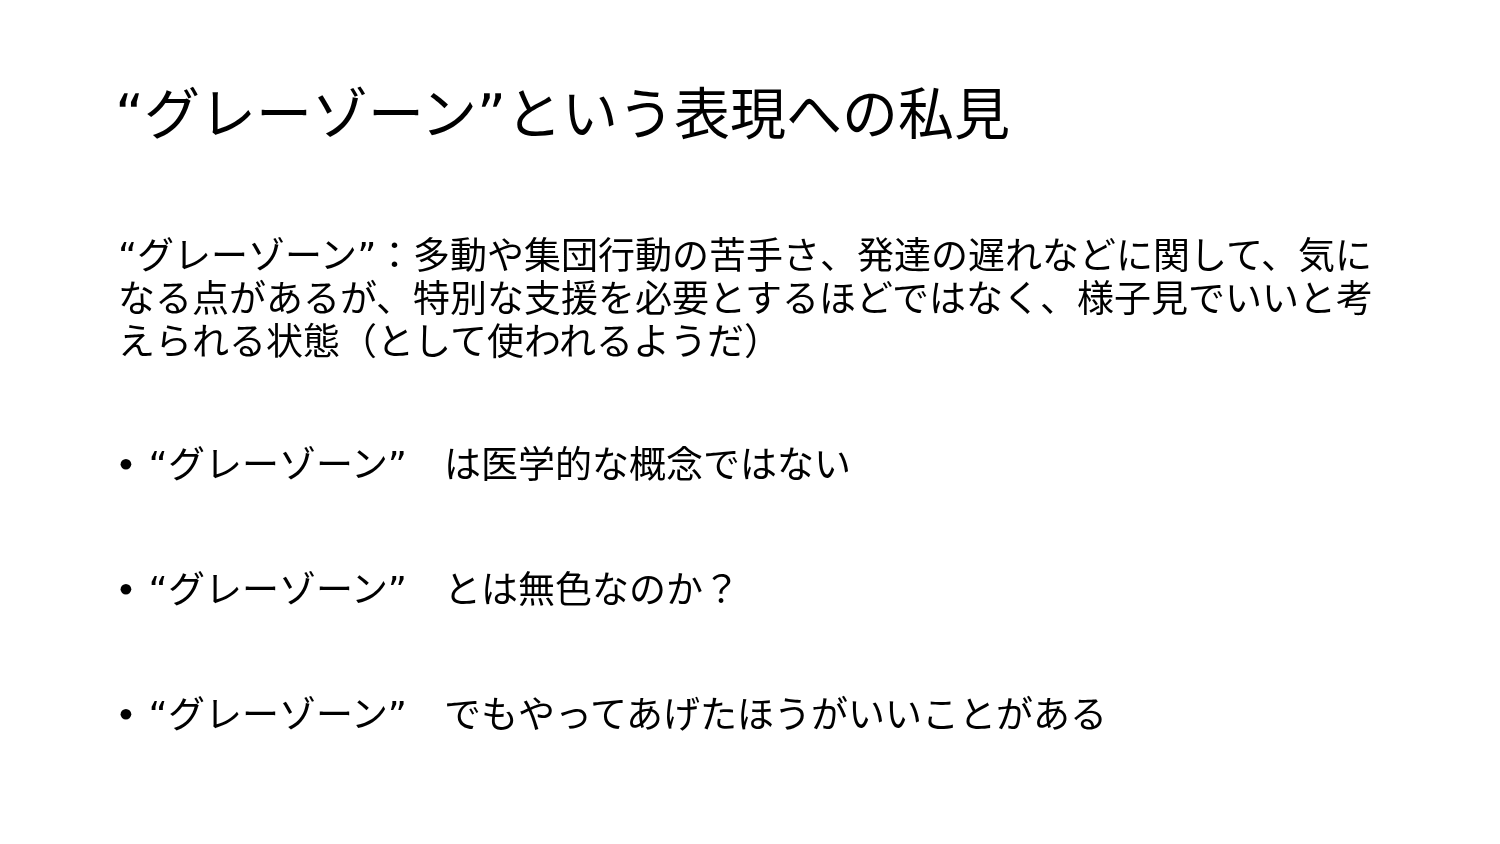“グレーゾーン”という表現への私見
“グレーゾーン”：多動や集団行動の苦手さ、発達の遅れなどに関して、気になる点があるが、特別な支援を必要とするほどではなく、様子見でいいと考えられる状態（として使われるようだ）
• “グレーゾーン”　は医学的な概念ではない
• “グレーゾーン”　とは無色なのか？
• “グレーゾーン”　でもやってあげたほうがいいことがある